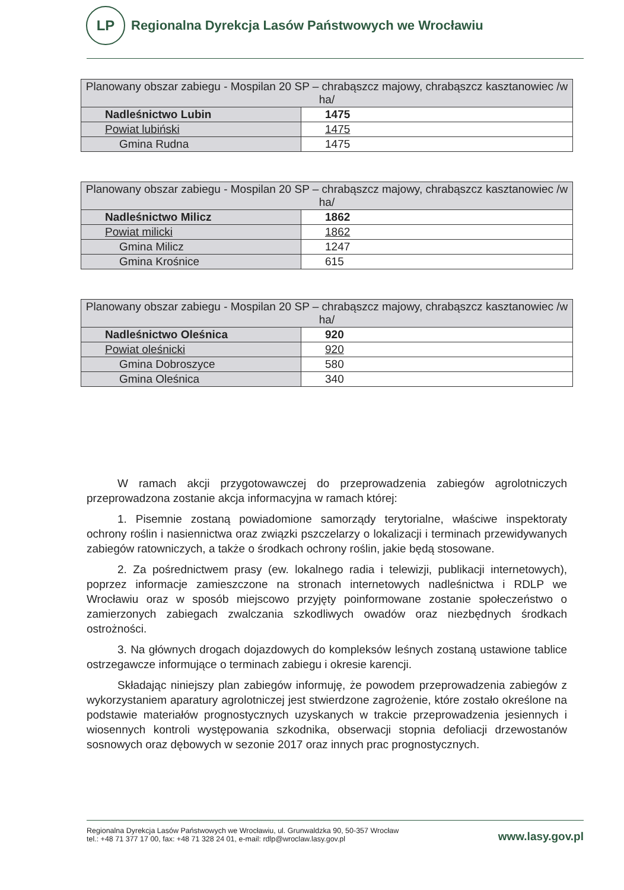LP
Regionalna Dyrekcja Lasów Państwowych we Wrocławiu
| Planowany obszar zabiegu - Mospilan 20 SP – chrabąszcz majowy, chrabąszcz kasztanowiec /w ha/ | |
| Nadleśnictwo Lubin | 1475 |
| Powiat lubiński | 1475 |
| Gmina Rudna | 1475 |
| Planowany obszar zabiegu - Mospilan 20 SP – chrabąszcz majowy, chrabąszcz kasztanowiec /w ha/ | |
| Nadleśnictwo Milicz | 1862 |
| Powiat milicki | 1862 |
| Gmina Milicz | 1247 |
| Gmina Krośnice | 615 |
| Planowany obszar zabiegu - Mospilan 20 SP – chrabąszcz majowy, chrabąszcz kasztanowiec /w ha/ | |
| Nadleśnictwo Oleśnica | 920 |
| Powiat oleśnicki | 920 |
| Gmina Dobroszyce | 580 |
| Gmina Oleśnica | 340 |
W ramach akcji przygotowawczej do przeprowadzenia zabiegów agrolotniczych przeprowadzona zostanie akcja informacyjna w ramach której:
1. Pisemnie zostaną powiadomione samorządy terytorialne, właściwe inspektoraty ochrony roślin i nasiennictwa oraz związki pszczelarzy o lokalizacji i terminach przewidywanych zabiegów ratowniczych, a także o środkach ochrony roślin, jakie będą stosowane.
2. Za pośrednictwem prasy (ew. lokalnego radia i telewizji, publikacji internetowych), poprzez informacje zamieszczone na stronach internetowych nadleśnictwa i RDLP we Wrocławiu oraz w sposób miejscowo przyjęty poinformowane zostanie społeczeństwo o zamierzonych zabiegach zwalczania szkodliwych owadów oraz niezbędnych środkach ostrożności.
3. Na głównych drogach dojazdowych do kompleksów leśnych zostaną ustawione tablice ostrzegawcze informujące o terminach zabiegu i okresie karencji.
Składając niniejszy plan zabiegów informuję, że powodem przeprowadzenia zabiegów z wykorzystaniem aparatury agrolotniczej jest stwierdzone zagrożenie, które zostało określone na podstawie materiałów prognostycznych uzyskanych w trakcie przeprowadzenia jesiennych i wiosennych kontroli występowania szkodnika, obserwacji stopnia defoliacji drzewostanów sosnowych oraz dębowych w sezonie 2017 oraz innych prac prognostycznych.
Regionalna Dyrekcja Lasów Państwowych we Wrocławiu, ul. Grunwaldzka 90, 50-357 Wrocław
tel.: +48 71 377 17 00, fax: +48 71 328 24 01, e-mail: rdlp@wroclaw.lasy.gov.pl
www.lasy.gov.pl